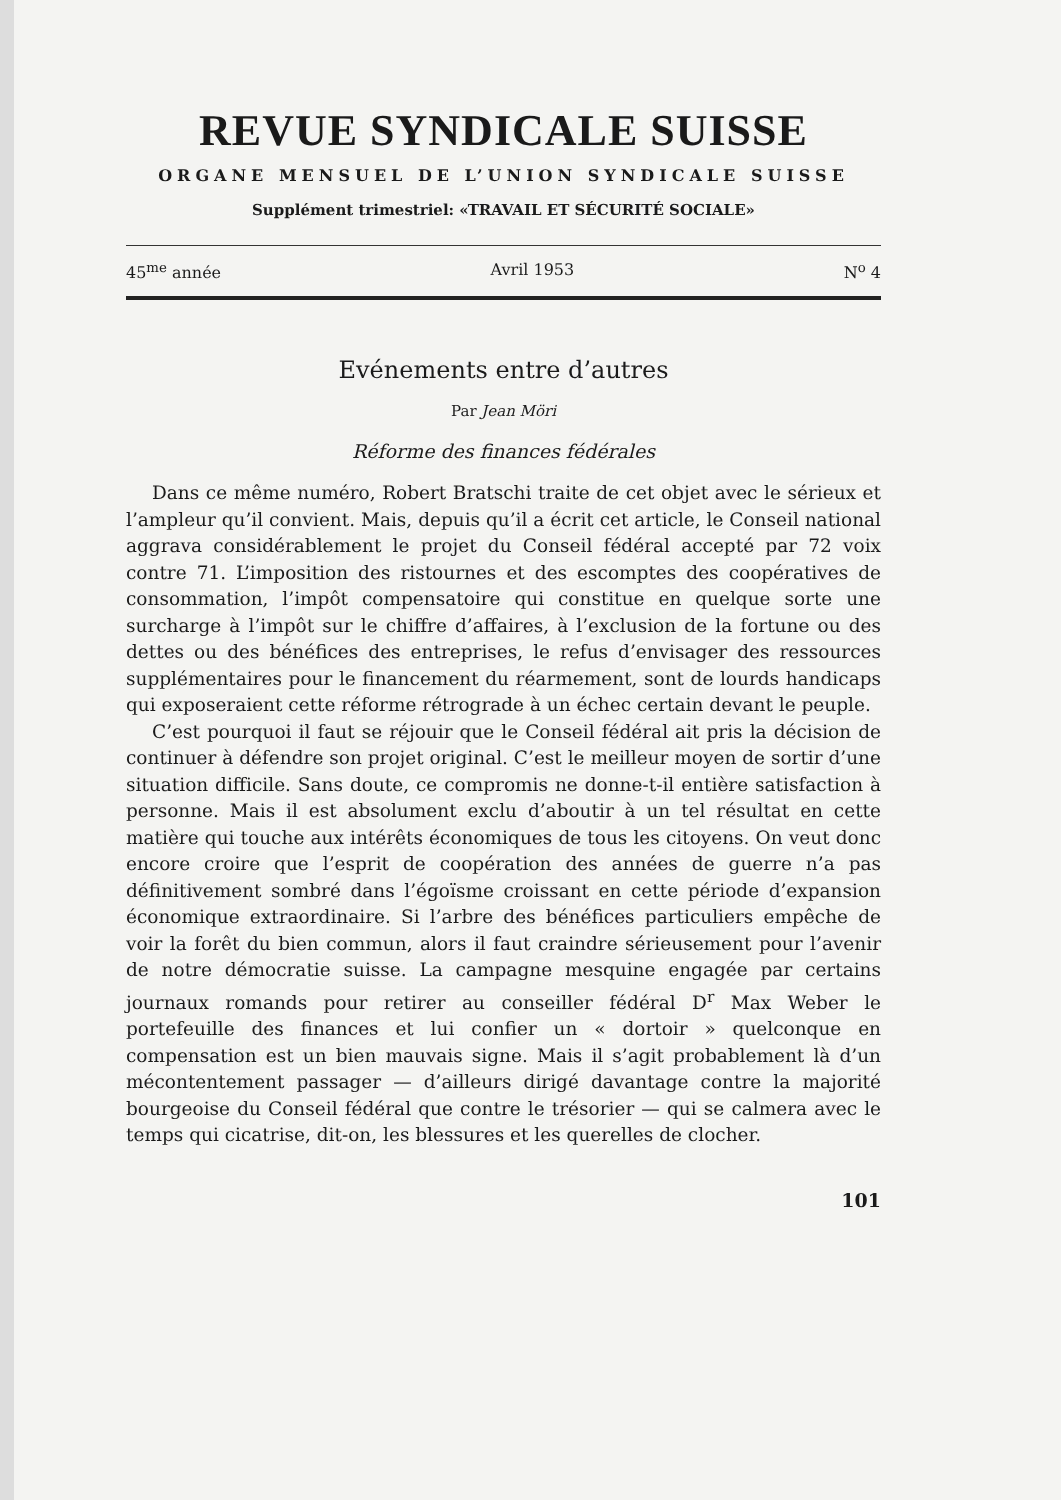REVUE SYNDICALE SUISSE
ORGANE MENSUEL DE L’UNION SYNDICALE SUISSE
Supplément trimestriel: «TRAVAIL ET SÉCURITÉ SOCIALE»
45<sup>me</sup> année Avril 1953 N<sup>o</sup> 4
Evénements entre d’autres
Par Jean Möri
Réforme des finances fédérales
Dans ce même numéro, Robert Bratschi traite de cet objet avec le sérieux et l’ampleur qu’il convient. Mais, depuis qu’il a écrit cet article, le Conseil national aggrava considérablement le projet du Conseil fédéral accepté par 72 voix contre 71. L’imposition des ristournes et des escomptes des coopératives de consommation, l’impôt compensatoire qui constitue en quelque sorte une surcharge à l’impôt sur le chiffre d’affaires, à l’exclusion de la fortune ou des dettes ou des bénéfices des entreprises, le refus d’envisager des ressources supplémentaires pour le financement du réarmement, sont de lourds handicaps qui exposeraient cette réforme rétrograde à un échec certain devant le peuple.
C’est pourquoi il faut se réjouir que le Conseil fédéral ait pris la décision de continuer à défendre son projet original. C’est le meilleur moyen de sortir d’une situation difficile. Sans doute, ce compromis ne donne-t-il entière satisfaction à personne. Mais il est absolument exclu d’aboutir à un tel résultat en cette matière qui touche aux intérêts économiques de tous les citoyens. On veut donc encore croire que l’esprit de coopération des années de guerre n’a pas définitivement sombré dans l’égoïsme croissant en cette période d’expansion économique extraordinaire. Si l’arbre des bénéfices particuliers empêche de voir la forêt du bien commun, alors il faut craindre sérieusement pour l’avenir de notre démocratie suisse. La campagne mesquine engagée par certains journaux romands pour retirer au conseiller fédéral D<sup>r</sup> Max Weber le portefeuille des finances et lui confier un « dortoir » quelconque en compensation est un bien mauvais signe. Mais il s’agit probablement là d’un mécontentement passager — d’ailleurs dirigé davantage contre la majorité bourgeoise du Conseil fédéral que contre le trésorier — qui se calmera avec le temps qui cicatrise, dit-on, les blessures et les querelles de clocher.
101